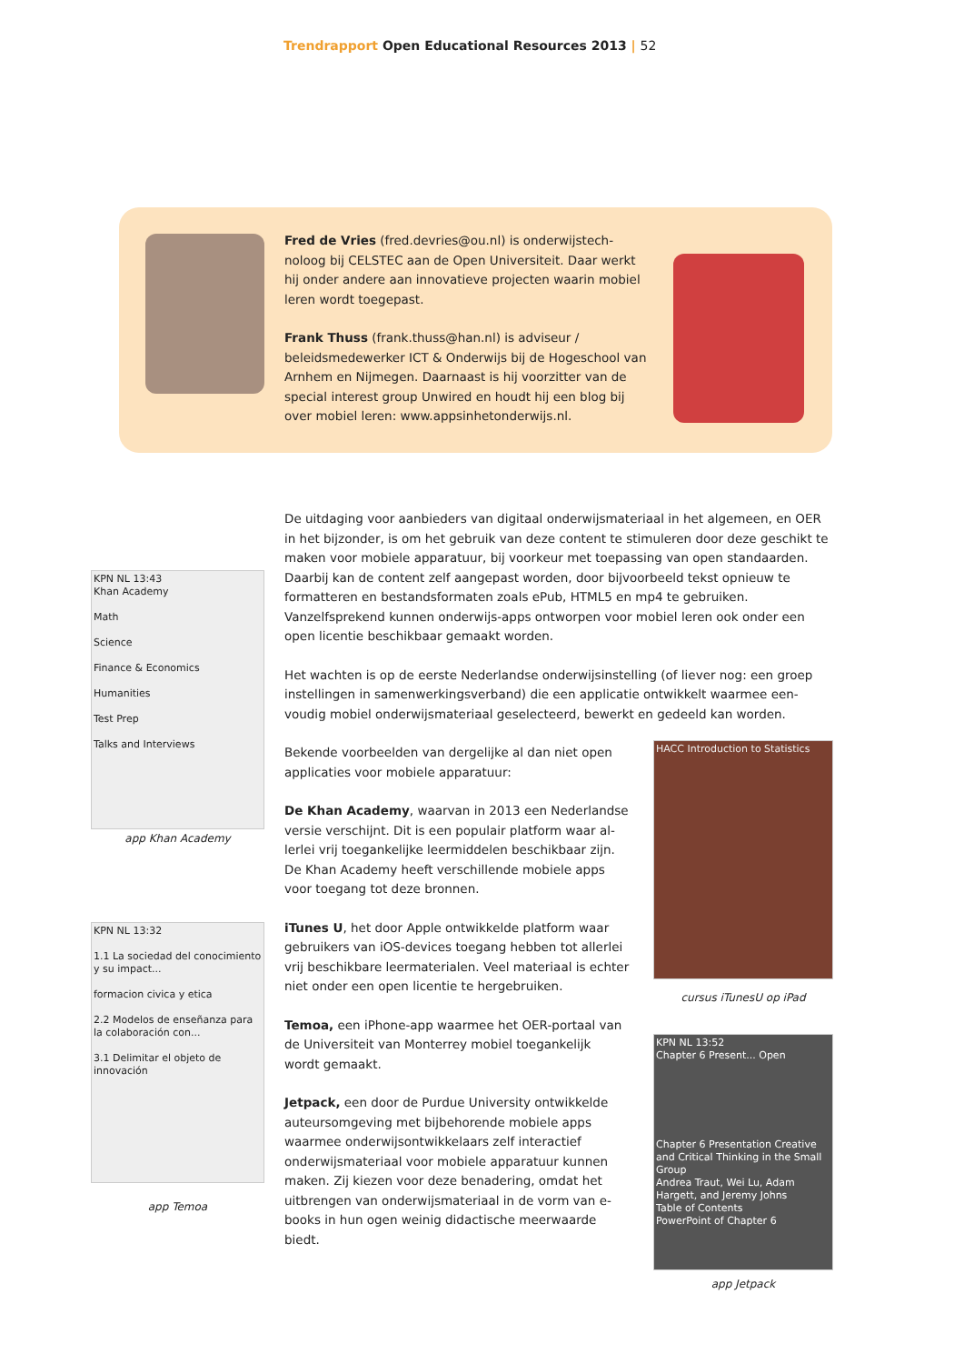Trendrapport Open Educational Resources 2013 | 52
Fred de Vries (fred.devries@ou.nl) is onderwijstech­noloog bij CELSTEC aan de Open Universiteit. Daar werkt hij onder andere aan innovatieve projecten waarin mobiel leren wordt toegepast.
Frank Thuss (frank.thuss@han.nl) is adviseur / beleidsmedewerker ICT & Onderwijs bij de Hogeschool van Arnhem en Nijmegen. Daarnaast is hij voorzitter van de special interest group Unwired en houdt hij een blog bij over mobiel leren: www.appsinhetonderwijs.nl.
De uitdaging voor aanbieders van digitaal onderwijsmateriaal in het algemeen, en OER in het bijzonder, is om het gebruik van deze content te stimuleren door deze geschikt te maken voor mobiele apparatuur, bij voorkeur met toepassing van open standaarden. Daarbij kan de content zelf aangepast worden, door bijvoorbeeld tekst opnieuw te formatteren en bestandsformaten zoals ePub, HTML5 en mp4 te gebrui­ken. Vanzelfsprekend kunnen onderwijs-apps ontworpen voor mobiel leren ook onder een open licentie beschikbaar gemaakt worden.
Het wachten is op de eerste Nederlandse onderwijsinstelling (of liever nog: een groep instellingen in samenwerkingsverband) die een applicatie ontwikkelt waarmee een­voudig mobiel onderwijsmateriaal geselecteerd, bewerkt en gedeeld kan worden.
Bekende voorbeelden van dergelijke al dan niet open applicaties voor mobiele apparatuur:
De Khan Academy, waarvan in 2013 een Nederlandse versie verschijnt. Dit is een populair platform waar al­lerlei vrij toegankelijke leermiddelen beschikbaar zijn. De Khan Academy heeft verschillende mobiele apps voor toegang tot deze bronnen.
iTunes U, het door Apple ontwikkelde platform waar gebruikers van iOS-devices toegang hebben tot al­lerlei vrij beschikbare leermaterialen. Veel materiaal is echter niet onder een open licentie te hergebruiken.
Temoa, een iPhone-app waarmee het OER-portaal van de Universiteit van Monterrey mobiel toegankelijk wordt gemaakt.
Jetpack, een door de Purdue University ontwikkelde auteursomgeving met bijbehorende mobiele apps waarmee onderwijsontwikkelaars zelf interactief onderwijsmateriaal voor mobiele apparatuur kunnen maken. Zij kiezen voor deze benadering, omdat het uitbrengen van onderwijsmateriaal in de vorm van e-books in hun ogen weinig didactische meerwaarde biedt.
KPN NL 13:43
Khan Academy
Math
Science
Finance & Economics
Humanities
Test Prep
Talks and Interviews
app Khan Academy
KPN NL 13:32
1.1 La sociedad del conocimiento y su impact...
formacion civica y etica
2.2 Modelos de enseñanza para la colaboración con...
3.1 Delimitar el objeto de innovación
app Temoa
HACC Introduction to Statistics
cursus iTunesU op iPad
KPN NL 13:52
Chapter 6 Present... Open
Chapter 6 Presentation Creative and Critical Thinking in the Small Group
Andrea Traut, Wei Lu, Adam Hargett, and Jeremy Johns
Table of Contents
PowerPoint of Chapter 6
app Jetpack